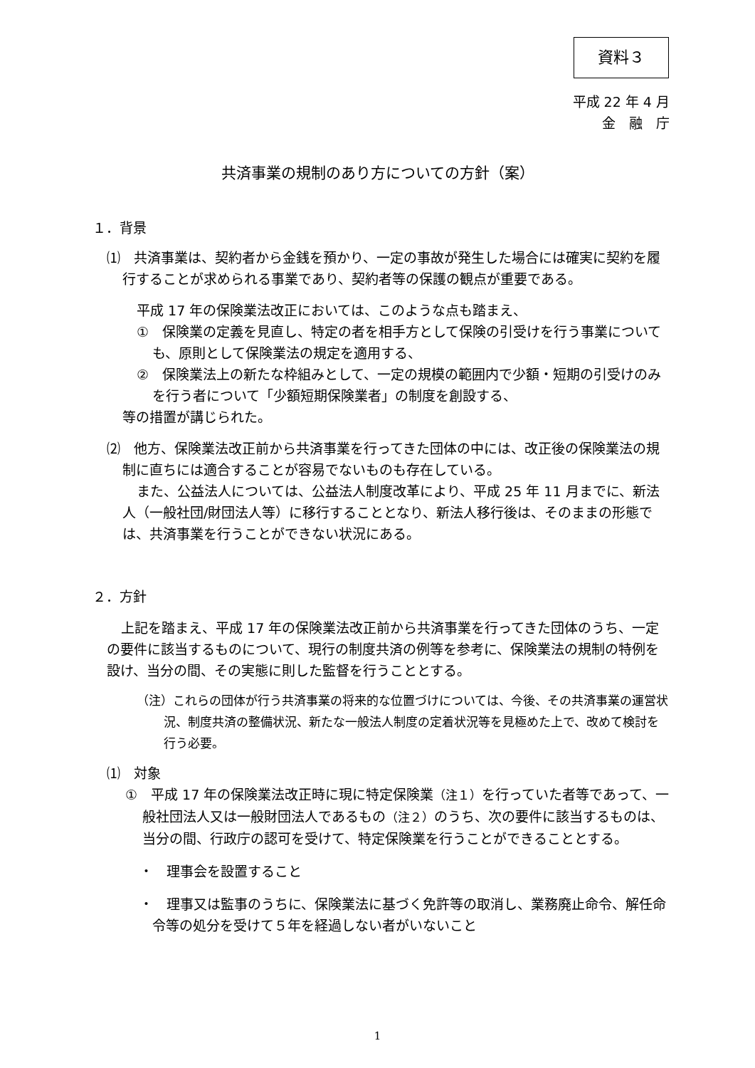資料３
平成 22 年 4 月
金　融　庁
共済事業の規制のあり方についての方針（案）
１．背景
⑴　共済事業は、契約者から金銭を預かり、一定の事故が発生した場合には確実に契約を履行することが求められる事業であり、契約者等の保護の観点が重要である。
平成 17 年の保険業法改正においては、このような点も踏まえ、
①　保険業の定義を見直し、特定の者を相手方として保険の引受けを行う事業についても、原則として保険業法の規定を適用する、
②　保険業法上の新たな枠組みとして、一定の規模の範囲内で少額・短期の引受けのみを行う者について「少額短期保険業者」の制度を創設する、
等の措置が講じられた。
⑵　他方、保険業法改正前から共済事業を行ってきた団体の中には、改正後の保険業法の規制に直ちには適合することが容易でないものも存在している。
また、公益法人については、公益法人制度改革により、平成 25 年 11 月までに、新法人（一般社団/財団法人等）に移行することとなり、新法人移行後は、そのままの形態では、共済事業を行うことができない状況にある。
２．方針
上記を踏まえ、平成 17 年の保険業法改正前から共済事業を行ってきた団体のうち、一定の要件に該当するものについて、現行の制度共済の例等を参考に、保険業法の規制の特例を設け、当分の間、その実態に則した監督を行うこととする。
（注）これらの団体が行う共済事業の将来的な位置づけについては、今後、その共済事業の運営状況、制度共済の整備状況、新たな一般法人制度の定着状況等を見極めた上で、改めて検討を行う必要。
⑴　対象
①　平成 17 年の保険業法改正時に現に特定保険業（注１）を行っていた者等であって、一般社団法人又は一般財団法人であるもの（注２）のうち、次の要件に該当するものは、当分の間、行政庁の認可を受けて、特定保険業を行うことができることとする。
・　理事会を設置すること
・　理事又は監事のうちに、保険業法に基づく免許等の取消し、業務廃止命令、解任命令等の処分を受けて５年を経過しない者がいないこと
1